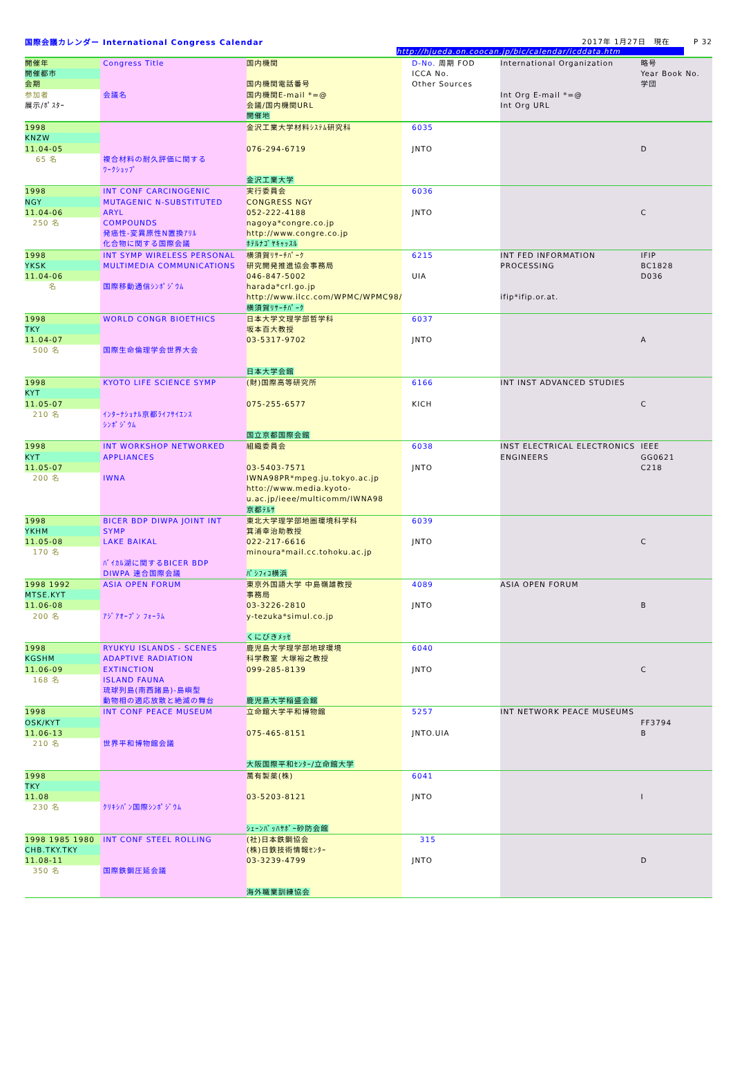国際会議カレンダー International Congress Calendar 2017年 1月27日　現在　　　P 32
http://hjueda.on.coocan.jp/bic/calendar/icddata.htm
| 開催年 開催都市 会期 参加者 展示/ﾎﾟｽﾀｰ | Congress Title 会議名 | 国内機関 国内機関電話番号 国内機関E-mail *=@ 会議/国内機関URL 開催地 | D-No. 周期 FOD ICCA No. Other Sources | International Organization Int Org E-mail *=@ Int Org URL | 略号 Year Book No. 学団 |
| 1998 KNZW 11.04-05 65 名 | 複合材料の耐久評価に関する ﾜｰｸｼｮｯﾌﾟ | 金沢工業大学材料ｼｽﾃﾑ研究科 076-294-6719 金沢工業大学 | 6035 JNTO | | D |
| 1998 NGY 11.04-06 250 名 | INT CONF CARCINOGENIC MUTAGENIC N-SUBSTITUTED ARYL COMPOUNDS 発癌性-変異原性N置換ｱﾘﾙ 化合物に関する国際会議 | 実行委員会 CONGRESS NGY 052-222-4188 nagoya*congre.co.jp http://www.congre.co.jp ﾎﾃﾙﾅｺﾞﾔｷｬｯｽﾙ | 6036 JNTO | | C |
| 1998 YKSK 11.04-06 名 | INT SYMP WIRELESS PERSONAL MULTIMEDIA COMMUNICATIONS 国際移動通信ｼﾝﾎﾟｼﾞｳﾑ | 横須賀ﾘｻｰﾁﾊﾟｰｸ 研究開発推進協会事務局 046-847-5002 harada*crl.go.jp http://www.ilcc.com/WPMC/WPMC98/ 横須賀ﾘｻｰﾁﾊﾟｰｸ | 6215 UIA | INT FED INFORMATION PROCESSING ifip*ifip.or.at. | IFIP BC1828 D036 |
| 1998 TKY 11.04-07 500 名 | WORLD CONGR BIOETHICS 国際生命倫理学会世界大会 | 日本大学文理学部哲学科 坂本百大教授 03-5317-9702 日本大学会館 | 6037 JNTO | | A |
| 1998 KYT 11.05-07 210 名 | KYOTO LIFE SCIENCE SYMP ｲﾝﾀｰﾅｼｮﾅﾙ京都ﾗｲﾌｻｲｴﾝｽ ｼﾝﾎﾟｼﾞｳﾑ | (財)国際高等研究所 075-255-6577 国立京都国際会館 | 6166 KICH | INT INST ADVANCED STUDIES | C |
| 1998 KYT 11.05-07 200 名 | INT WORKSHOP NETWORKED APPLIANCES IWNA | 組織委員会 03-5403-7571 IWNA98PR*mpeg.ju.tokyo.ac.jp htto://www.media.kyoto-u.ac.jp/ieee/multicomm/IWNA98 京都ﾃﾙｻ | 6038 JNTO | INST ELECTRICAL ELECTRONICS ENGINEERS | IEEE GG0621 C218 |
| 1998 YKHM 11.05-08 170 名 | BICER BDP DIWPA JOINT INT SYMP LAKE BAIKAL ﾊﾞｲｶﾙ湖に関するBICER BDP DIWPA 連合国際会議 | 東北大学理学部地圏環境科学科 箕浦幸治助教授 022-217-6616 minoura*mail.cc.tohoku.ac.jp ﾊﾟｼﾌｨｺ横浜 | 6039 JNTO | | C |
| 1998 1992 MTSE.KYT 11.06-08 200 名 | ASIA OPEN FORUM ｱｼﾞｱｵｰﾌﾟﾝ ﾌｫｰﾗﾑ | 東京外国語大学 中島嶺雄教授 事務局 03-3226-2810 y-tezuka*simul.co.jp くにびきﾒｯｾ | 4089 JNTO | ASIA OPEN FORUM | B |
| 1998 KGSHM 11.06-09 168 名 | RYUKYU ISLANDS - SCENES ADAPTIVE RADIATION EXTINCTION ISLAND FAUNA 琉球列島(南西諸島)-島嶼型 動物相の適応放散と絶滅の舞台 | 鹿児島大学理学部地球環境 科学教室 大塚裕之教授 099-285-8139 鹿児島大学稲盛会館 | 6040 JNTO | | C |
| 1998 OSK/KYT 11.06-13 210 名 | INT CONF PEACE MUSEUM 世界平和博物館会議 | 立命館大学平和博物館 075-465-8151 大阪国際平和ｾﾝﾀｰ/立命館大学 | 5257 JNTO.UIA | INT NETWORK PEACE MUSEUMS | FF3794 B |
| 1998 TKY 11.08 230 名 | ｸﾘｷｼﾊﾞﾝ国際ｼﾝﾎﾟｼﾞｳﾑ | 萬有製薬(株) 03-5203-8121 ｼｪｰﾝﾊﾞｯﾊｻﾎﾞｰ砂防会館 | 6041 JNTO | | I |
| 1998 1985 1980 CHB.TKY.TKY 11.08-11 350 名 | INT CONF STEEL ROLLING 国際鉄鋼圧延会議 | (社)日本鉄鋼協会 (株)日鉄技術情報ｾﾝﾀｰ 03-3239-4799 海外職業訓練協会 | 315 JNTO | | D |